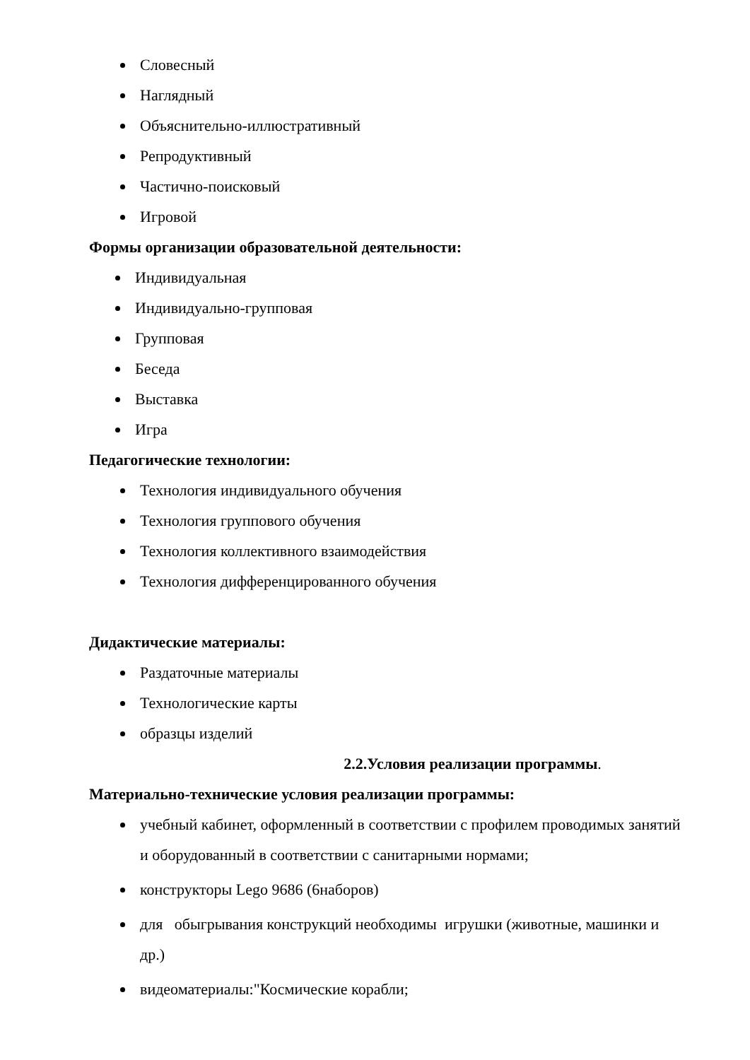Словесный
Наглядный
Объяснительно-иллюстративный
Репродуктивный
Частично-поисковый
Игровой
Формы организации образовательной деятельности:
Индивидуальная
Индивидуально-групповая
Групповая
Беседа
Выставка
Игра
Педагогические технологии:
Технология индивидуального обучения
Технология группового обучения
Технология коллективного взаимодействия
Технология дифференцированного обучения
Дидактические материалы:
Раздаточные материалы
Технологические карты
образцы изделий
2.2.Условия реализации программы.
Материально-технические условия реализации программы:
учебный кабинет, оформленный в соответствии с профилем проводимых занятий и оборудованный в соответствии с санитарными нормами;
конструкторы Lego 9686 (6наборов)
для обыгрывания конструкций необходимы игрушки (животные, машинки и др.)
видеоматериалы:"Космические корабли;